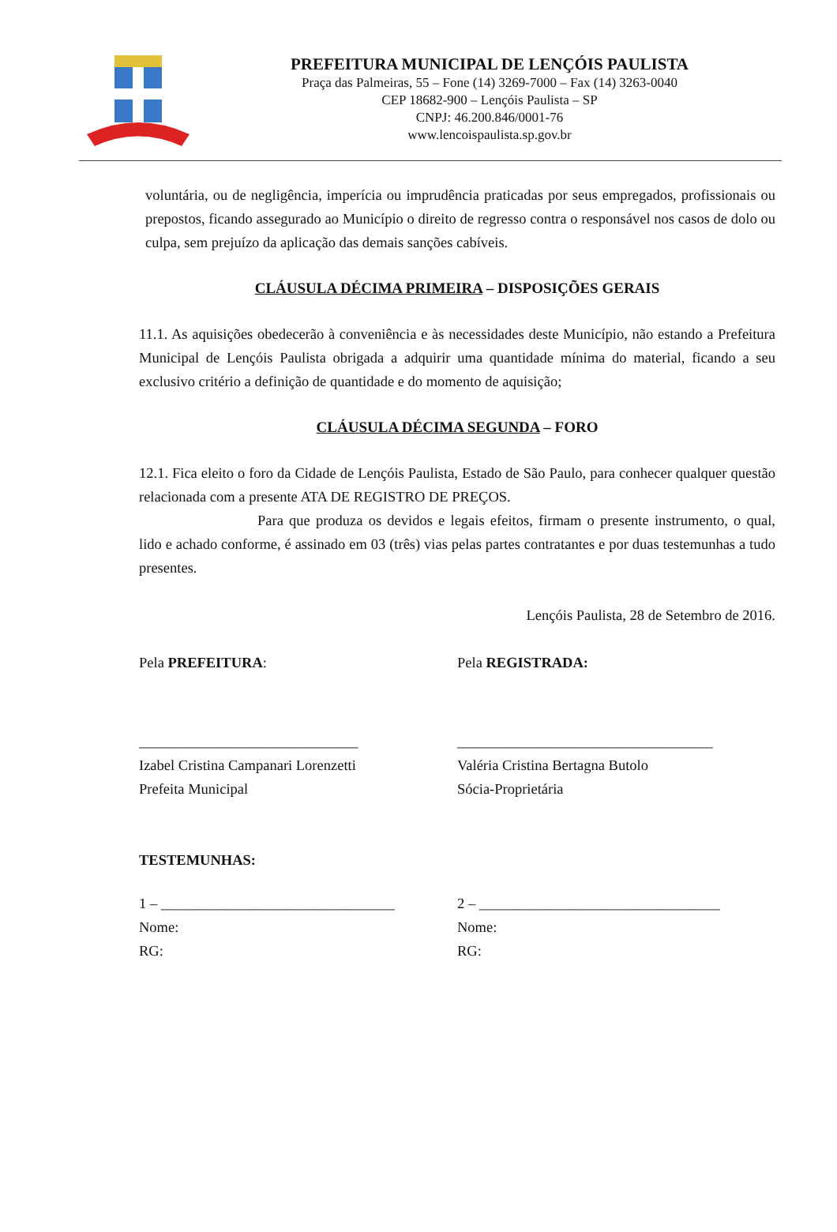PREFEITURA MUNICIPAL DE LENÇÓIS PAULISTA
Praça das Palmeiras, 55 – Fone (14) 3269-7000 – Fax (14) 3263-0040
CEP 18682-900 – Lençóis Paulista – SP
CNPJ: 46.200.846/0001-76
www.lencoispaulista.sp.gov.br
voluntária, ou de negligência, imperícia ou imprudência praticadas por seus empregados, profissionais ou prepostos, ficando assegurado ao Município o direito de regresso contra o responsável nos casos de dolo ou culpa, sem prejuízo da aplicação das demais sanções cabíveis.
CLÁUSULA DÉCIMA PRIMEIRA – DISPOSIÇÕES GERAIS
11.1. As aquisições obedecerão à conveniência e às necessidades deste Município, não estando a Prefeitura Municipal de Lençóis Paulista obrigada a adquirir uma quantidade mínima do material, ficando a seu exclusivo critério a definição de quantidade e do momento de aquisição;
CLÁUSULA DÉCIMA SEGUNDA – FORO
12.1. Fica eleito o foro da Cidade de Lençóis Paulista, Estado de São Paulo, para conhecer qualquer questão relacionada com a presente ATA DE REGISTRO DE PREÇOS.
Para que produza os devidos e legais efeitos, firmam o presente instrumento, o qual, lido e achado conforme, é assinado em 03 (três) vias pelas partes contratantes e por duas testemunhas a tudo presentes.
Lençóis Paulista, 28 de Setembro de 2016.
Pela PREFEITURA: Pela REGISTRADA:
______________________________
Izabel Cristina Campanari Lorenzetti
Prefeita Municipal
___________________________________
Valéria Cristina Bertagna Butolo
Sócia-Proprietária
TESTEMUNHAS:
1 – ________________________________
Nome:
RG:
2 – _________________________________
Nome:
RG: